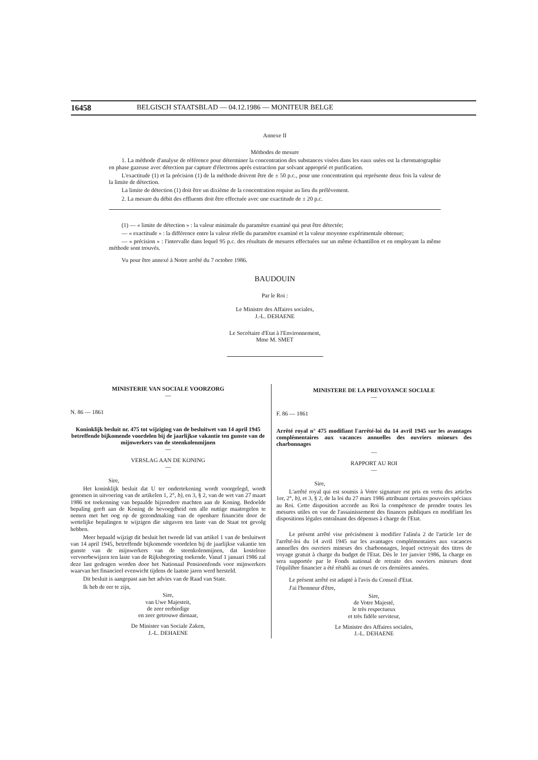16458 BELGISCH STAATSBLAD — 04.12.1986 — MONITEUR BELGE
Annexe II
Méthodes de mesure
1. La méthode d'analyse de référence pour déterminer la concentration des substances visées dans les eaux usées est la chromatographie en phase gazeuse avec détection par capture d'électrons après extraction par solvant approprié et purification.
L'exactitude (1) et la précision (1) de la méthode doivent être de ± 50 p.c., pour une concentration qui représente deux fois la valeur de la limite de détection.
La limite de détection (1) doit être un dixième de la concentration requise au lieu du prélèvement.
2. La mesure du débit des effluents doit être effectuée avec une exactitude de ± 20 p.c.
(1) — « limite de détection » : la valeur minimale du paramètre examiné qui peut être détectée;
— « exactitude » : la différence entre la valeur réelle du paramètre examiné et la valeur moyenne expérimentale obtenue;
— « précision » : l'intervalle dans lequel 95 p.c. des résultats de mesures effectuées sur un même échantillon et en employant la même méthode sont trouvés.
Vu pour être annexé à Notre arrêté du 7 octobre 1986.
BAUDOUIN
Par le Roi :
Le Ministre des Affaires sociales,
J.-L. DEHAENE
Le Secrétaire d'Etat à l'Environnement,
Mme M. SMET
MINISTERIE VAN SOCIALE VOORZORG
—
N. 86 — 1861
Koninklijk besluit nr. 475 tot wijziging van de besluitwet van 14 april 1945 betreffende bijkomende voordelen bij de jaarlijkse vakantie ten gunste van de mijnwerkers van de steenkolenmijnen
—
VERSLAG AAN DE KONING
—
Sire,
Het koninklijk besluit dat U ter ondertekening wordt voorgelegd, wordt genomen in uitvoering van de artikelen 1, 2°, b), en 3, § 2, van de wet van 27 maart 1986 tot toekenning van bepaalde bijzondere machten aan de Koning. Bedoelde bepaling geeft aan de Koning de bevoegdheid om alle nuttige maatregelen te nemen met het oog op de gezondmaking van de openbare financiën door de wettelijke bepalingen te wijzigen die uitgaven ten laste van de Staat tot gevolg hebben.
Meer bepaald wijzigt dit besluit het tweede lid van artikel 1 van de besluitwet van 14 april 1945, betreffende bijkomende voordelen bij de jaarlijkse vakantie ten gunste van de mijnwerkers van de steenkolenmijnen, dat kosteloze vervoerbewijzen ten laste van de Rijksbegroting toekende. Vanaf 1 januari 1986 zal deze last gedragen worden door het Nationaal Pensioenfonds voor mijnwerkers waarvan het financieel evenwicht tijdens de laatste jaren werd hersteld.
Dit besluit is aangepast aan het advies van de Raad van State.
Ik heb de eer te zijn,
Sire,
van Uwe Majesteit,
de zeer eerbiedige
en zeer getrouwe dienaar,
De Minister van Sociale Zaken,
J.-L. DEHAENE
MINISTERE DE LA PREVOYANCE SOCIALE
—
F. 86 — 1861
Arrêté royal n° 475 modifiant l'arrêté-loi du 14 avril 1945 sur les avantages complémentaires aux vacances annuelles des ouvriers mineurs des charbonnages
—
RAPPORT AU ROI
—
Sire,
L'arrêté royal qui est soumis à Votre signature est pris en vertu des articles 1er, 2°, b), et 3, § 2, de la loi du 27 mars 1986 attribuant certains pouvoirs spéciaux au Roi. Cette disposition accorde au Roi la compétence de prendre toutes les mesures utiles en vue de l'assainissement des finances publiques en modifiant les dispositions légales entraînant des dépenses à charge de l'Etat.
Le présent arrêté vise précisément à modifier l'alinéa 2 de l'article 1er de l'arrêté-loi du 14 avril 1945 sur les avantages complémentaires aux vacances annuelles des ouvriers mineurs des charbonnages, lequel octroyait des titres de voyage gratuit à charge du budget de l'Etat. Dès le 1er janvier 1986, la charge en sera supportée par le Fonds national de retraite des ouvriers mineurs dont l'équilibre financier a été rétabli au cours de ces dernières années.
Le présent arrêté est adapté à l'avis du Conseil d'Etat.
J'ai l'honneur d'être,
Sire,
de Votre Majesté,
le très respectueux
et très fidèle serviteur,
Le Ministre des Affaires sociales,
J.-L. DEHAENE